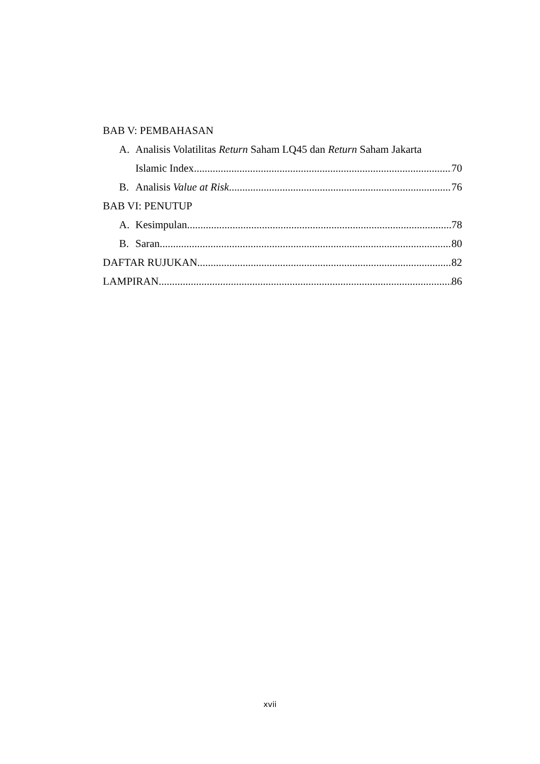BAB V: PEMBAHASAN
A. Analisis Volatilitas Return Saham LQ45 dan Return Saham Jakarta
Islamic Index 70
B. Analisis Value at Risk 76
BAB VI: PENUTUP
A. Kesimpulan 78
B. Saran 80
DAFTAR RUJUKAN 82
LAMPIRAN 86
xvii